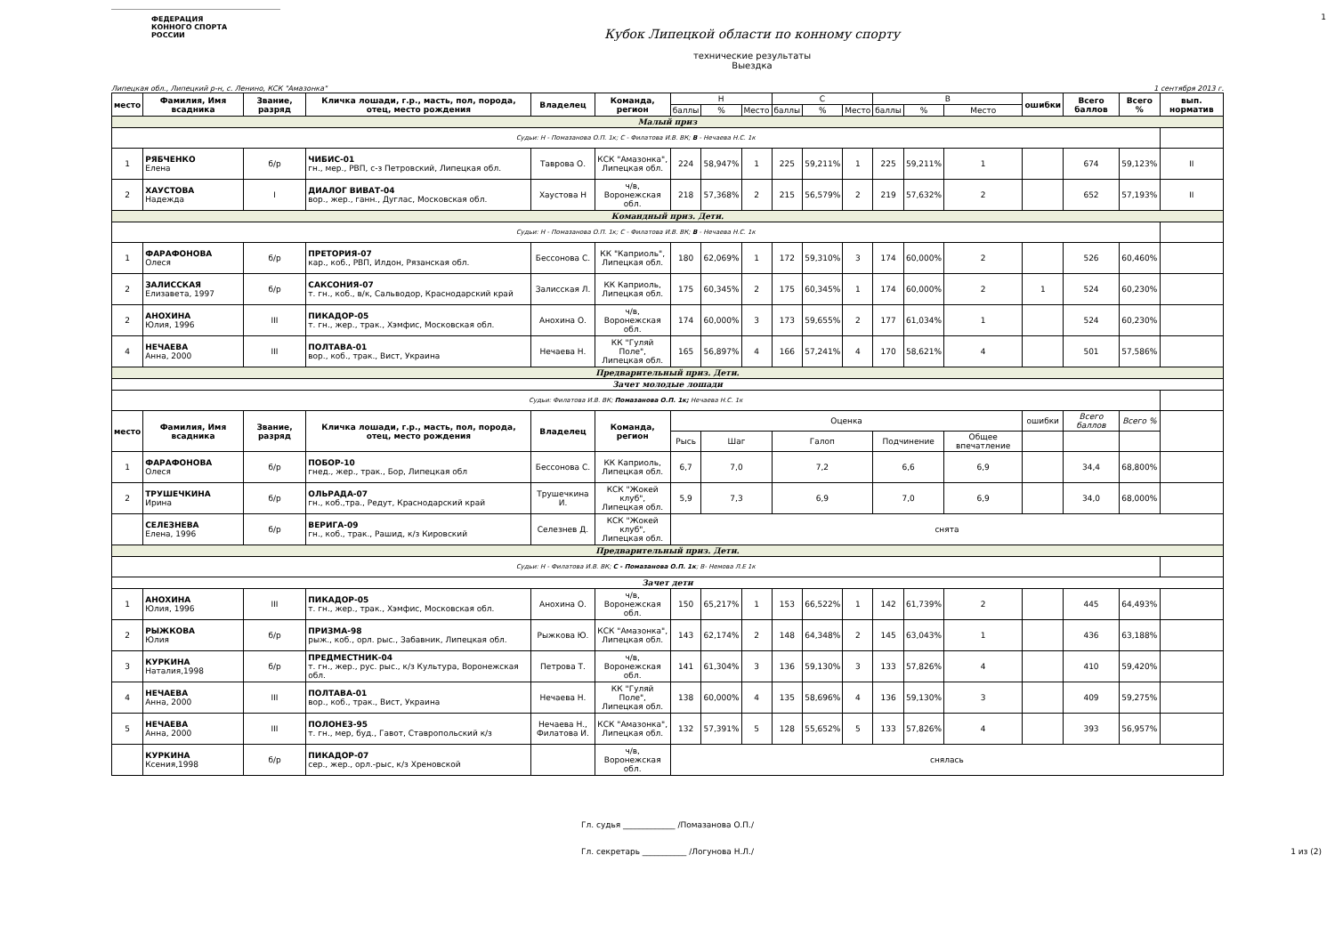1
ФЕДЕРАЦИЯ
КОННОГО СПОРТА
РОССИИ
Кубок Липецкой области по конному спорту
технические результаты
Выездка
Липецкая обл., Липецкий р-н, с. Ленино, КСК "Амазонка" 1 сентября 2013 г.
| место | Фамилия, Имя всадника | Звание, разряд | Кличка лошади, г.р., масть, пол, порода, отец, место рождения | Владелец | Команда, регион | Н | | | С | | | В | | | ошибки | Всего баллов | Всего % | вып. норматив |
| | | | | | | баллы | % | Место | баллы | % | Место | баллы | % | Место | | | | |
| Малый приз | | | | | | | | | | | | | | | | | | |
| Судьи: Н - Помазанова О.П. 1к; С - Филатова И.В. ВК; В - Нечаева Н.С. 1к | | | | | | | | | | | | | | | | | | |
| 1 | РЯБЧЕНКО Елена | б/р | ЧИБИС-01 гн., мер., РВП, с-з Петровский, Липецкая обл. | Таврова О. | КСК "Амазонка", Липецкая обл. | 224 | 58,947% | 1 | 225 | 59,211% | 1 | 225 | 59,211% | 1 | | 674 | 59,123% | II |
| 2 | ХАУСТОВА Надежда | I | ДИАЛОГ ВИВАТ-04 вор., жер., ганн., Дуглас, Московская обл. | Хаустова Н | ч/в, Воронежская обл. | 218 | 57,368% | 2 | 215 | 56,579% | 2 | 219 | 57,632% | 2 | | 652 | 57,193% | II |
| Командный приз. Дети. | | | | | | | | | | | | | | | | | | |
| Судьи: Н - Помазанова О.П. 1к; С - Филатова И.В. ВК; В - Нечаева Н.С. 1к | | | | | | | | | | | | | | | | | | |
| 1 | ФАРАФОНОВА Олеся | б/р | ПРЕТОРИЯ-07 кар., коб., РВП, Илдон, Рязанская обл. | Бессонова С. | КК "Каприоль", Липецкая обл. | 180 | 62,069% | 1 | 172 | 59,310% | 3 | 174 | 60,000% | 2 | | 526 | 60,460% | |
| 2 | ЗАЛИССКАЯ Елизавета, 1997 | б/р | САКСОНИЯ-07 т. гн., коб., в/к, Сальводор, Краснодарский край | Залисская Л. | КК Каприоль, Липецкая обл. | 175 | 60,345% | 2 | 175 | 60,345% | 1 | 174 | 60,000% | 2 | 1 | 524 | 60,230% | |
| 2 | АНОХИНА Юлия, 1996 | III | ПИКАДОР-05 т. гн., жер., трак., Хэмфис, Московская обл. | Анохина О. | ч/в, Воронежская обл. | 174 | 60,000% | 3 | 173 | 59,655% | 2 | 177 | 61,034% | 1 | | 524 | 60,230% | |
| 4 | НЕЧАЕВА Анна, 2000 | III | ПОЛТАВА-01 вор., коб., трак., Вист, Украина | Нечаева Н. | КК "Гуляй Поле", Липецкая обл. | 165 | 56,897% | 4 | 166 | 57,241% | 4 | 170 | 58,621% | 4 | | 501 | 57,586% | |
| Предварительный приз. Дети. | | | | | | | | | | | | | | | | | | |
| Зачет молодые лошади | | | | | | | | | | | | | | | | | | |
| Судьи: Филатова И.В. ВК; Помазанова О.П. 1к; Нечаева Н.С. 1к | | | | | | | | | | | | | | | | | | |
| место | Фамилия, Имя всадника | Звание, разряд | Кличка лошади, г.р., масть, пол, порода, отец, место рождения | Владелец | Команда, регион | Оценка | | | | | | | | | ошибки | Всего баллов | Всего % | |
| | | | | | | Рысь | Шаг | | Галоп | | | Подчинение | | Общее впечатление | | | | |
| 1 | ФАРАФОНОВА Олеся | б/р | ПОБОР-10 гнед., жер., трак., Бор, Липецкая обл | Бессонова С. | КК Каприоль, Липецкая обл. | 6,7 | 7,0 | | 7,2 | | | 6,6 | | 6,9 | | 34,4 | 68,800% | |
| 2 | ТРУШЕЧКИНА Ирина | б/р | ОЛЬРАДА-07 гн., коб.,тра., Редут, Краснодарский край | Трушечкина И. | КСК "Жокей клуб", Липецкая обл. | 5,9 | 7,3 | | 6,9 | | | 7,0 | | 6,9 | | 34,0 | 68,000% | |
| | СЕЛЕЗНЕВА Елена, 1996 | б/р | ВЕРИГА-09 гн., коб., трак., Рашид, к/з Кировский | Селезнев Д. | КСК "Жокей клуб", Липецкая обл. | снята | | | | | | | | | | | | |
| Предварительный приз. Дети. | | | | | | | | | | | | | | | | | | |
| Судьи: Н - Филатова И.В. ВК; С - Помазанова О.П. 1к ; В- Немова Л.Е 1к | | | | | | | | | | | | | | | | | | |
| Зачет дети | | | | | | | | | | | | | | | | | | |
| 1 | АНОХИНА Юлия, 1996 | III | ПИКАДОР-05 т. гн., жер., трак., Хэмфис, Московская обл. | Анохина О. | ч/в, Воронежская обл. | 150 | 65,217% | 1 | 153 | 66,522% | 1 | 142 | 61,739% | 2 | | 445 | 64,493% | |
| 2 | РЫЖКОВА Юлия | б/р | ПРИЗМА-98 рыж., коб., орл. рыс., Забавник, Липецкая обл. | Рыжкова Ю. | КСК "Амазонка", Липецкая обл. | 143 | 62,174% | 2 | 148 | 64,348% | 2 | 145 | 63,043% | 1 | | 436 | 63,188% | |
| 3 | КУРКИНА Наталия,1998 | б/р | ПРЕДМЕСТНИК-04 т. гн., жер., рус. рыс., к/з Культура, Воронежская обл. | Петрова Т. | ч/в, Воронежская обл. | 141 | 61,304% | 3 | 136 | 59,130% | 3 | 133 | 57,826% | 4 | | 410 | 59,420% | |
| 4 | НЕЧАЕВА Анна, 2000 | III | ПОЛТАВА-01 вор., коб., трак., Вист, Украина | Нечаева Н. | КК "Гуляй Поле", Липецкая обл. | 138 | 60,000% | 4 | 135 | 58,696% | 4 | 136 | 59,130% | 3 | | 409 | 59,275% | |
| 5 | НЕЧАЕВА Анна, 2000 | III | ПОЛОНЕЗ-95 т. гн., мер, буд., Гавот, Ставропольский к/з | Нечаева Н., Филатова И. | КСК "Амазонка", Липецкая обл. | 132 | 57,391% | 5 | 128 | 55,652% | 5 | 133 | 57,826% | 4 | | 393 | 56,957% | |
| | КУРКИНА Ксения,1998 | б/р | ПИКАДОР-07 сер., жер., орл.-рыс, к/з Хреновской | | ч/в, Воронежская обл. | снялась | | | | | | | | | | | | |
Гл. судья _____________ /Помазанова О.П./
Гл. секретарь ___________ /Логунова Н.Л./ 1 из (2)